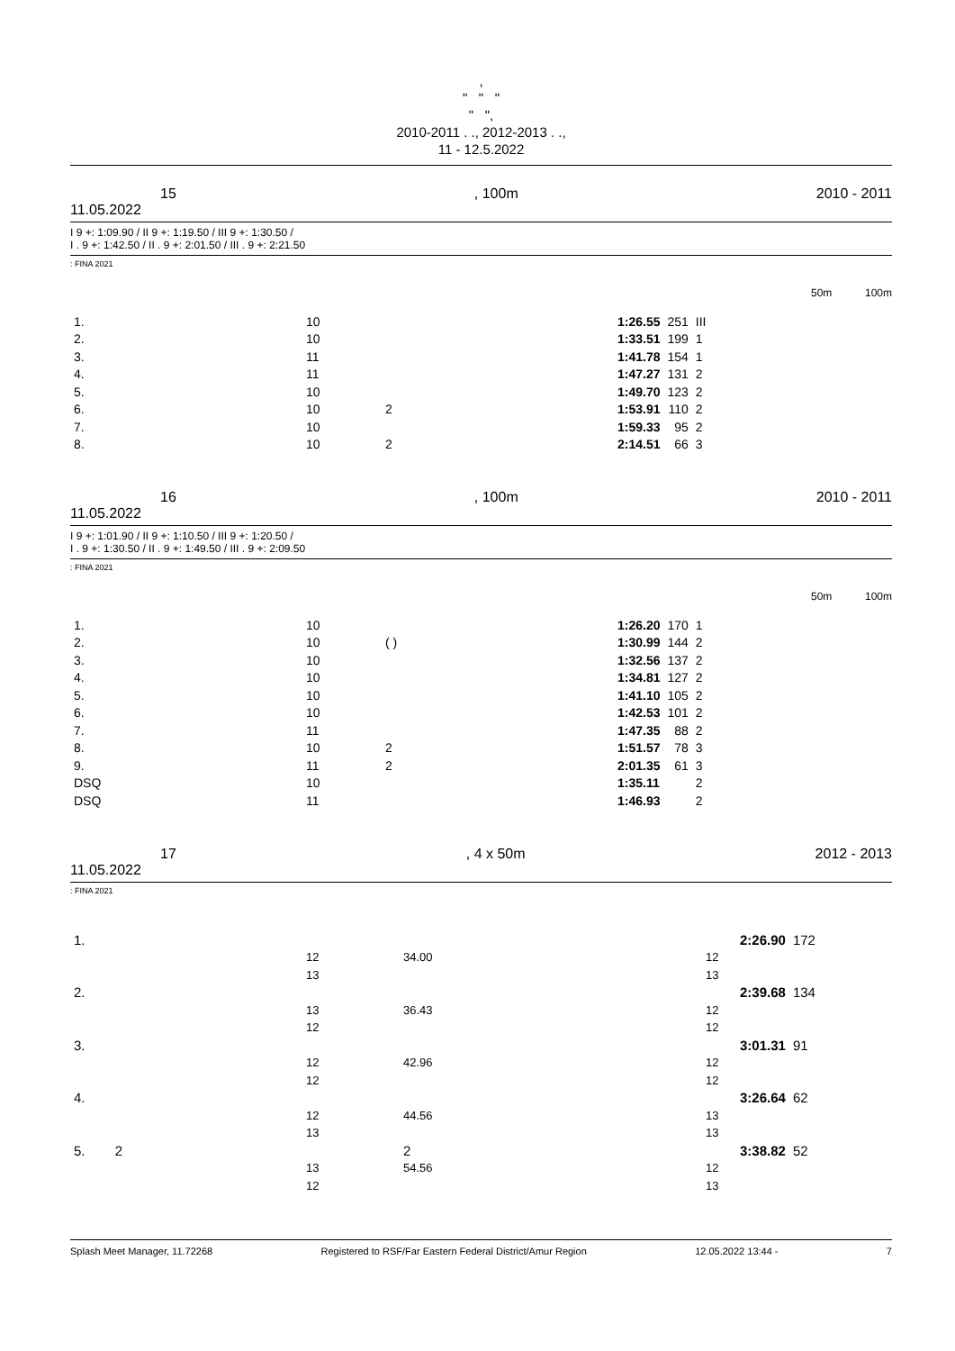,
" " "
" ",
2010-2011 . ., 2012-2013 . .,
11 - 12.5.2022
15, 100m 2010 - 2011
11.05.2022
I 9 +: 1:09.90 / II 9 +: 1:19.50 / III 9 +: 1:30.50 /
I . 9 +: 1:42.50 / II . 9 +: 2:01.50 / III . 9 +: 2:21.50
: FINA 2021
50m 100m
| 1. | 10 | | 1:26.55 | 251 | III |
| 2. | 10 | | 1:33.51 | 199 | 1 |
| 3. | 11 | | 1:41.78 | 154 | 1 |
| 4. | 11 | | 1:47.27 | 131 | 2 |
| 5. | 10 | | 1:49.70 | 123 | 2 |
| 6. | 10 | 2 | 1:53.91 | 110 | 2 |
| 7. | 10 | | 1:59.33 | 95 | 2 |
| 8. | 10 | 2 | 2:14.51 | 66 | 3 |
16, 100m 2010 - 2011
11.05.2022
I 9 +: 1:01.90 / II 9 +: 1:10.50 / III 9 +: 1:20.50 /
I . 9 +: 1:30.50 / II . 9 +: 1:49.50 / III . 9 +: 2:09.50
: FINA 2021
50m 100m
| 1. | 10 | | 1:26.20 | 170 | 1 |
| 2. | 10 | ( ) | 1:30.99 | 144 | 2 |
| 3. | 10 | | 1:32.56 | 137 | 2 |
| 4. | 10 | | 1:34.81 | 127 | 2 |
| 5. | 10 | | 1:41.10 | 105 | 2 |
| 6. | 10 | | 1:42.53 | 101 | 2 |
| 7. | 11 | | 1:47.35 | 88 | 2 |
| 8. | 10 | 2 | 1:51.57 | 78 | 3 |
| 9. | 11 | 2 | 2:01.35 | 61 | 3 |
| DSQ | 10 | | 1:35.11 | | 2 |
| DSQ | 11 | | 1:46.93 | | 2 |
17, 4 x 50m 2012 - 2013
11.05.2022
: FINA 2021
| 1. | | | | | 2:26.90 | 172 |
| | 12 | 34.00 | | 12 | | |
| | 13 | | | 13 | | |
| 2. | | | | | 2:39.68 | 134 |
| | 13 | 36.43 | | 12 | | |
| | 12 | | | 12 | | |
| 3. | | | | | 3:01.31 | 91 |
| | 12 | 42.96 | | 12 | | |
| | 12 | | | 12 | | |
| 4. | | | | | 3:26.64 | 62 |
| | 12 | 44.56 | | 13 | | |
| | 13 | | | 13 | | |
| 5. 2 | | 2 | | | 3:38.82 | 52 |
| | 13 | 54.56 | | 12 | | |
| | 12 | | | 13 | | |
Splash Meet Manager, 11.72268 Registered to RSF/Far Eastern Federal District/Amur Region 12.05.2022 13:44 - 7